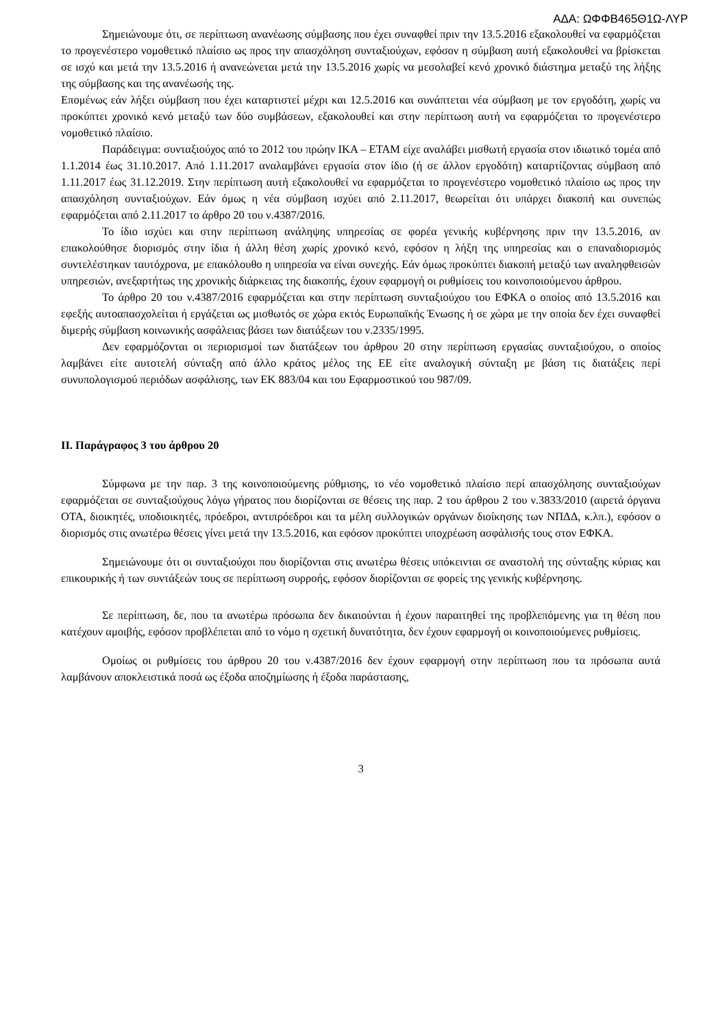ΑΔΑ: ΩΦΦΒ465Θ1Ω-ΛΥΡ
Σημειώνουμε ότι, σε περίπτωση ανανέωσης σύμβασης που έχει συναφθεί πριν την 13.5.2016 εξακολουθεί να εφαρμόζεται το προγενέστερο νομοθετικό πλαίσιο ως προς την απασχόληση συνταξιούχων, εφόσον η σύμβαση αυτή εξακολουθεί να βρίσκεται σε ισχύ και μετά την 13.5.2016 ή ανανεώνεται μετά την 13.5.2016 χωρίς να μεσολαβεί κενό χρονικό διάστημα μεταξύ της λήξης της σύμβασης και της ανανέωσής της.
Επομένως εάν λήξει σύμβαση που έχει καταρτιστεί μέχρι και 12.5.2016 και συνάπτεται νέα σύμβαση με τον εργοδότη, χωρίς να προκύπτει χρονικό κενό μεταξύ των δύο συμβάσεων, εξακολουθεί και στην περίπτωση αυτή να εφαρμόζεται το προγενέστερο νομοθετικό πλαίσιο.
Παράδειγμα: συνταξιούχος από το 2012 του πρώην ΙΚΑ – ΕΤΑΜ είχε αναλάβει μισθωτή εργασία στον ιδιωτικό τομέα από 1.1.2014 έως 31.10.2017. Από 1.11.2017 αναλαμβάνει εργασία στον ίδιο (ή σε άλλον εργοδότη) καταρτίζοντας σύμβαση από 1.11.2017 έως 31.12.2019. Στην περίπτωση αυτή εξακολουθεί να εφαρμόζεται το προγενέστερο νομοθετικό πλαίσιο ως προς την απασχόληση συνταξιούχων. Εάν όμως η νέα σύμβαση ισχύει από 2.11.2017, θεωρείται ότι υπάρχει διακοπή και συνεπώς εφαρμόζεται από 2.11.2017 το άρθρο 20 του ν.4387/2016.
Το ίδιο ισχύει και στην περίπτωση ανάληψης υπηρεσίας σε φορέα γενικής κυβέρνησης πριν την 13.5.2016, αν επακολούθησε διορισμός στην ίδια ή άλλη θέση χωρίς χρονικό κενό, εφόσον η λήξη της υπηρεσίας και ο επαναδιορισμός συντελέστηκαν ταυτόχρονα, με επακόλουθο η υπηρεσία να είναι συνεχής. Εάν όμως προκύπτει διακοπή μεταξύ των αναληφθεισών υπηρεσιών, ανεξαρτήτως της χρονικής διάρκειας της διακοπής, έχουν εφαρμογή οι ρυθμίσεις του κοινοποιούμενου άρθρου.
Το άρθρο 20 του ν.4387/2016 εφαρμόζεται και στην περίπτωση συνταξιούχου του ΕΦΚΑ ο οποίος από 13.5.2016 και εφεξής αυτοαπασχολείται ή εργάζεται ως μισθωτός σε χώρα εκτός Ευρωπαϊκής Ένωσης ή σε χώρα με την οποία δεν έχει συναφθεί διμερής σύμβαση κοινωνικής ασφάλειας βάσει των διατάξεων του ν.2335/1995.
Δεν εφαρμόζονται οι περιορισμοί των διατάξεων του άρθρου 20 στην περίπτωση εργασίας συνταξιούχου, ο οποίος λαμβάνει είτε αυτοτελή σύνταξη από άλλο κράτος μέλος της ΕΕ είτε αναλογική σύνταξη με βάση τις διατάξεις περί συνυπολογισμού περιόδων ασφάλισης, των ΕΚ 883/04 και του Εφαρμοστικού του 987/09.
II. Παράγραφος 3 του άρθρου 20
Σύμφωνα με την παρ. 3 της κοινοποιούμενης ρύθμισης, το νέο νομοθετικό πλαίσιο περί απασχόλησης συνταξιούχων εφαρμόζεται σε συνταξιούχους λόγω γήρατος που διορίζονται σε θέσεις της παρ. 2 του άρθρου 2 του ν.3833/2010 (αιρετά όργανα ΟΤΑ, διοικητές, υποδιοικητές, πρόεδροι, αντιπρόεδροι και τα μέλη συλλογικών οργάνων διοίκησης των ΝΠΔΔ, κ.λπ.), εφόσον ο διορισμός στις ανωτέρω θέσεις γίνει μετά την 13.5.2016, και εφόσον προκύπτει υποχρέωση ασφάλισής τους στον ΕΦΚΑ.
Σημειώνουμε ότι οι συνταξιούχοι που διορίζονται στις ανωτέρω θέσεις υπόκεινται σε αναστολή της σύνταξης κύριας και επικουρικής ή των συντάξεών τους σε περίπτωση συρροής, εφόσον διορίζονται σε φορείς της γενικής κυβέρνησης.
Σε περίπτωση, δε, που τα ανωτέρω πρόσωπα δεν δικαιούνται ή έχουν παραιτηθεί της προβλεπόμενης για τη θέση που κατέχουν αμοιβής, εφόσον προβλέπεται από το νόμο η σχετική δυνατότητα, δεν έχουν εφαρμογή οι κοινοποιούμενες ρυθμίσεις.
Ομοίως οι ρυθμίσεις του άρθρου 20 του ν.4387/2016 δεν έχουν εφαρμογή στην περίπτωση που τα πρόσωπα αυτά λαμβάνουν αποκλειστικά ποσά ως έξοδα αποζημίωσης ή έξοδα παράστασης,
3